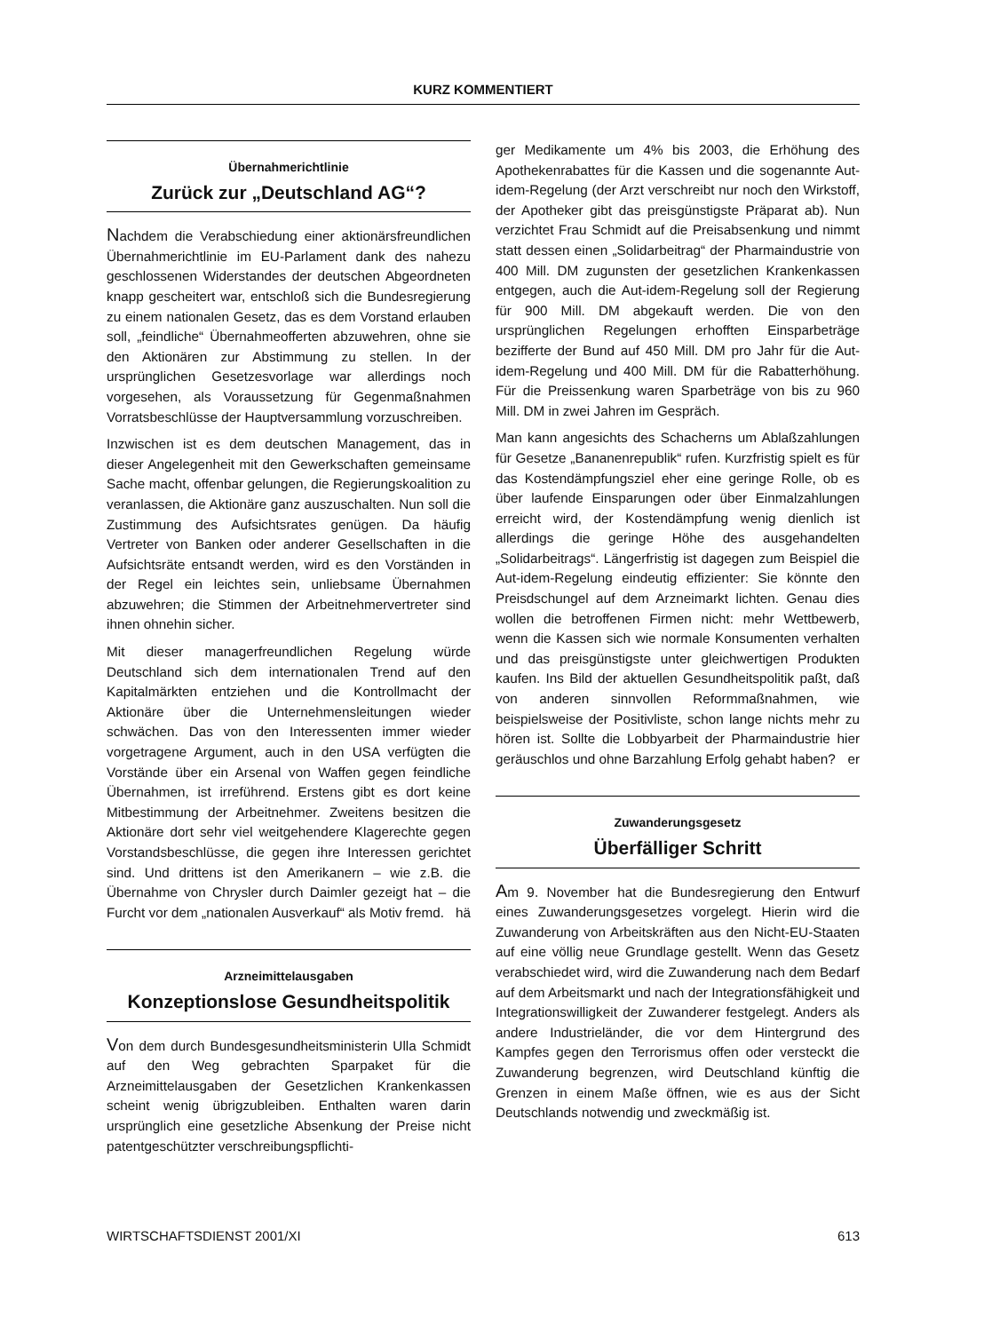KURZ KOMMENTIERT
Übernahmerichtlinie
Zurück zur „Deutschland AG“?
Nachdem die Verabschiedung einer aktionärsfreundlichen Übernahmerichtlinie im EU-Parlament dank des nahezu geschlossenen Widerstandes der deutschen Abgeordneten knapp gescheitert war, entschloß sich die Bundesregierung zu einem nationalen Gesetz, das es dem Vorstand erlauben soll, „feindliche“ Übernahmeofferten abzuwehren, ohne sie den Aktionären zur Abstimmung zu stellen. In der ursprünglichen Gesetzesvorlage war allerdings noch vorgesehen, als Voraussetzung für Gegenmaßnahmen Vorratsbeschlüsse der Hauptversammlung vorzuschreiben.
Inzwischen ist es dem deutschen Management, das in dieser Angelegenheit mit den Gewerkschaften gemeinsame Sache macht, offenbar gelungen, die Regierungskoalition zu veranlassen, die Aktionäre ganz auszuschalten. Nun soll die Zustimmung des Aufsichtsrates genügen. Da häufig Vertreter von Banken oder anderer Gesellschaften in die Aufsichtsräte entsandt werden, wird es den Vorständen in der Regel ein leichtes sein, unliebsame Übernahmen abzuwehren; die Stimmen der Arbeitnehmervertreter sind ihnen ohnehin sicher.
Mit dieser managerfreundlichen Regelung würde Deutschland sich dem internationalen Trend auf den Kapitalmärkten entziehen und die Kontrollmacht der Aktionäre über die Unternehmensleitungen wieder schwächen. Das von den Interessenten immer wieder vorgetragene Argument, auch in den USA verfügten die Vorstände über ein Arsenal von Waffen gegen feindliche Übernahmen, ist irreführend. Erstens gibt es dort keine Mitbestimmung der Arbeitnehmer. Zweitens besitzen die Aktionäre dort sehr viel weitgehendere Klagerechte gegen Vorstandsbeschlüsse, die gegen ihre Interessen gerichtet sind. Und drittens ist den Amerikanern – wie z.B. die Übernahme von Chrysler durch Daimler gezeigt hat – die Furcht vor dem „nationalen Ausverkauf“ als Motiv fremd. hä
Arzneimittelausgaben
Konzeptionslose Gesundheitspolitik
Von dem durch Bundesgesundheitsministerin Ulla Schmidt auf den Weg gebrachten Sparpaket für die Arzneimittelausgaben der Gesetzlichen Krankenkassen scheint wenig übrigzubleiben. Enthalten waren darin ursprünglich eine gesetzliche Absenkung der Preise nicht patentgeschützter verschreibungspflichti-
ger Medikamente um 4% bis 2003, die Erhöhung des Apothekenrabattes für die Kassen und die sogenannte Aut-idem-Regelung (der Arzt verschreibt nur noch den Wirkstoff, der Apotheker gibt das preisgünstigste Präparat ab). Nun verzichtet Frau Schmidt auf die Preisabsenkung und nimmt statt dessen einen „Solidarbeitrag“ der Pharmaindustrie von 400 Mill. DM zugunsten der gesetzlichen Krankenkassen entgegen, auch die Aut-idem-Regelung soll der Regierung für 900 Mill. DM abgekauft werden. Die von den ursprünglichen Regelungen erhofften Einsparbeträge bezifferte der Bund auf 450 Mill. DM pro Jahr für die Aut-idem-Regelung und 400 Mill. DM für die Rabatterhöhung. Für die Preissenkung waren Sparbeträge von bis zu 960 Mill. DM in zwei Jahren im Gespräch.
Man kann angesichts des Schacherns um Ablaßzahlungen für Gesetze „Bananenrepublik“ rufen. Kurzfristig spielt es für das Kostendämpfungsziel eher eine geringe Rolle, ob es über laufende Einsparungen oder über Einmalzahlungen erreicht wird, der Kostendämpfung wenig dienlich ist allerdings die geringe Höhe des ausgehandelten „Solidarbeitrags“. Längerfristig ist dagegen zum Beispiel die Aut-idem-Regelung eindeutig effizienter: Sie könnte den Preisdschungel auf dem Arzneimarkt lichten. Genau dies wollen die betroffenen Firmen nicht: mehr Wettbewerb, wenn die Kassen sich wie normale Konsumenten verhalten und das preisgünstigste unter gleichwertigen Produkten kaufen. Ins Bild der aktuellen Gesundheitspolitik paßt, daß von anderen sinnvollen Reformmaßnahmen, wie beispielsweise der Positivliste, schon lange nichts mehr zu hören ist. Sollte die Lobbyarbeit der Pharmaindustrie hier geräuschlos und ohne Barzahlung Erfolg gehabt haben? er
Zuwanderungsgesetz
Überfälliger Schritt
Am 9. November hat die Bundesregierung den Entwurf eines Zuwanderungsgesetzes vorgelegt. Hierin wird die Zuwanderung von Arbeitskräften aus den Nicht-EU-Staaten auf eine völlig neue Grundlage gestellt. Wenn das Gesetz verabschiedet wird, wird die Zuwanderung nach dem Bedarf auf dem Arbeitsmarkt und nach der Integrationsfähigkeit und Integrationswilligkeit der Zuwanderer festgelegt. Anders als andere Industrieländer, die vor dem Hintergrund des Kampfes gegen den Terrorismus offen oder versteckt die Zuwanderung begrenzen, wird Deutschland künftig die Grenzen in einem Maße öffnen, wie es aus der Sicht Deutschlands notwendig und zweckmäßig ist.
WIRTSCHAFTSDIENST 2001/XI 613